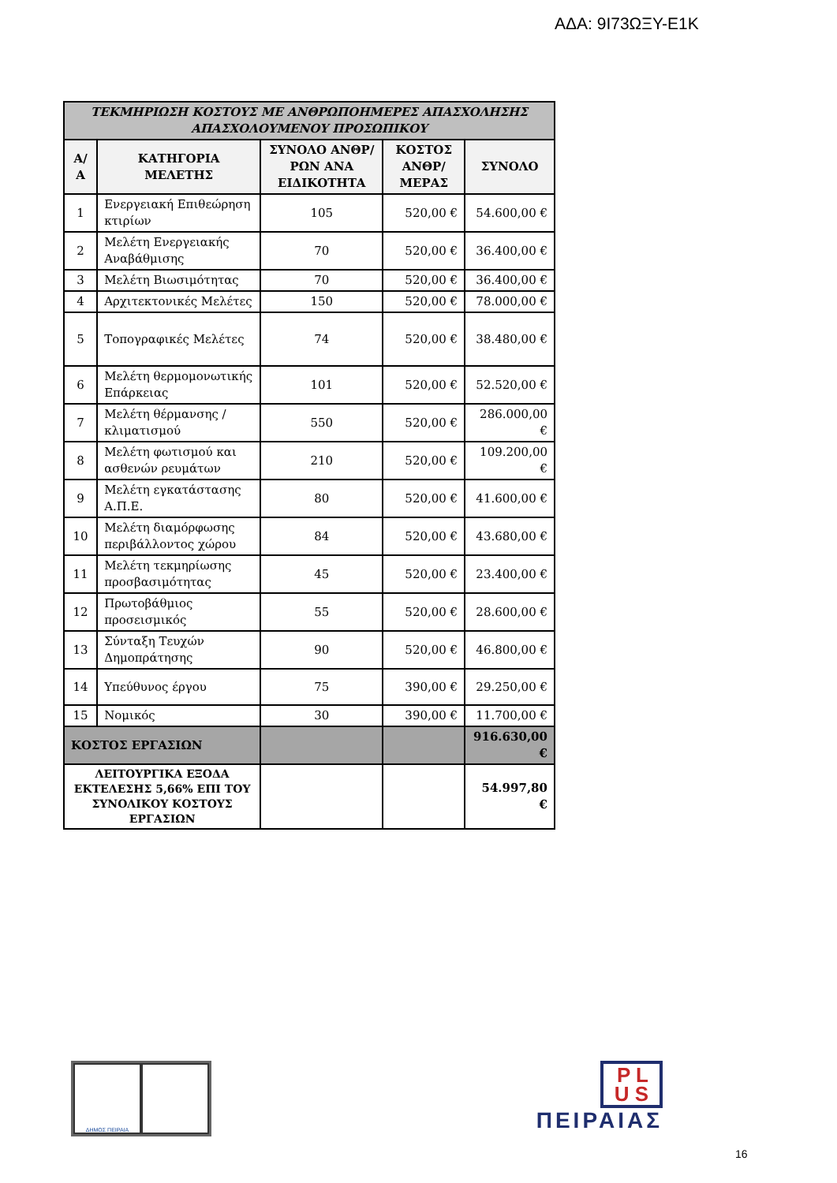ΑΔΑ: 9Ι73ΩΞΥ-Ε1Κ
| ΤΕΚΜΗΡΙΩΣΗ ΚΟΣΤΟΥΣ ΜΕ ΑΝΘΡΩΠΟΗΜΕΡΕΣ ΑΠΑΣΧΟΛΗΣΗΣ ΑΠΑΣΧΟΛΟΥΜΕΝΟΥ ΠΡΟΣΩΠΙΚΟΥ | | | | |
| --- | --- | --- | --- | --- |
| Α/Α | ΚΑΤΗΓΟΡΙΑ ΜΕΛΕΤΗΣ | ΣΥΝΟΛΟ ΑΝΘΡ/ΡΩΝ ΑΝΑ ΕΙΔΙΚΟΤΗΤΑ | ΚΟΣΤΟΣ ΑΝΘΡ/ΜΕΡΑΣ | ΣΥΝΟΛΟ |
| 1 | Ενεργειακή Επιθεώρηση κτιρίων | 105 | 520,00 € | 54.600,00 € |
| 2 | Μελέτη Ενεργειακής Αναβάθμισης | 70 | 520,00 € | 36.400,00 € |
| 3 | Μελέτη Βιωσιμότητας | 70 | 520,00 € | 36.400,00 € |
| 4 | Αρχιτεκτονικές Μελέτες | 150 | 520,00 € | 78.000,00 € |
| 5 | Τοπογραφικές Μελέτες | 74 | 520,00 € | 38.480,00 € |
| 6 | Μελέτη θερμομονωτικής Επάρκειας | 101 | 520,00 € | 52.520,00 € |
| 7 | Μελέτη θέρμανσης / κλιματισμού | 550 | 520,00 € | 286.000,00 € |
| 8 | Μελέτη φωτισμού και ασθενών ρευμάτων | 210 | 520,00 € | 109.200,00 € |
| 9 | Μελέτη εγκατάστασης Α.Π.Ε. | 80 | 520,00 € | 41.600,00 € |
| 10 | Μελέτη διαμόρφωσης περιβάλλοντος χώρου | 84 | 520,00 € | 43.680,00 € |
| 11 | Μελέτη τεκμηρίωσης προσβασιμότητας | 45 | 520,00 € | 23.400,00 € |
| 12 | Πρωτοβάθμιος προσεισμικός | 55 | 520,00 € | 28.600,00 € |
| 13 | Σύνταξη Τευχών Δημοπράτησης | 90 | 520,00 € | 46.800,00 € |
| 14 | Υπεύθυνος έργου | 75 | 390,00 € | 29.250,00 € |
| 15 | Νομικός | 30 | 390,00 € | 11.700,00 € |
| ΚΟΣΤΟΣ ΕΡΓΑΣΙΩΝ | | | | 916.630,00 € |
| ΛΕΙΤΟΥΡΓΙΚΑ ΕΞΟΔΑ ΕΚΤΕΛΕΣΗΣ 5,66% ΕΠΙ ΤΟΥ ΣΥΝΟΛΙΚΟΥ ΚΟΣΤΟΥΣ ΕΡΓΑΣΙΩΝ | | | | 54.997,80 € |
ΔΗΜΟΣ ΠΕΙΡΑΙΑ
P L
U S
ΠΕΙΡΑΙΑΣ
16